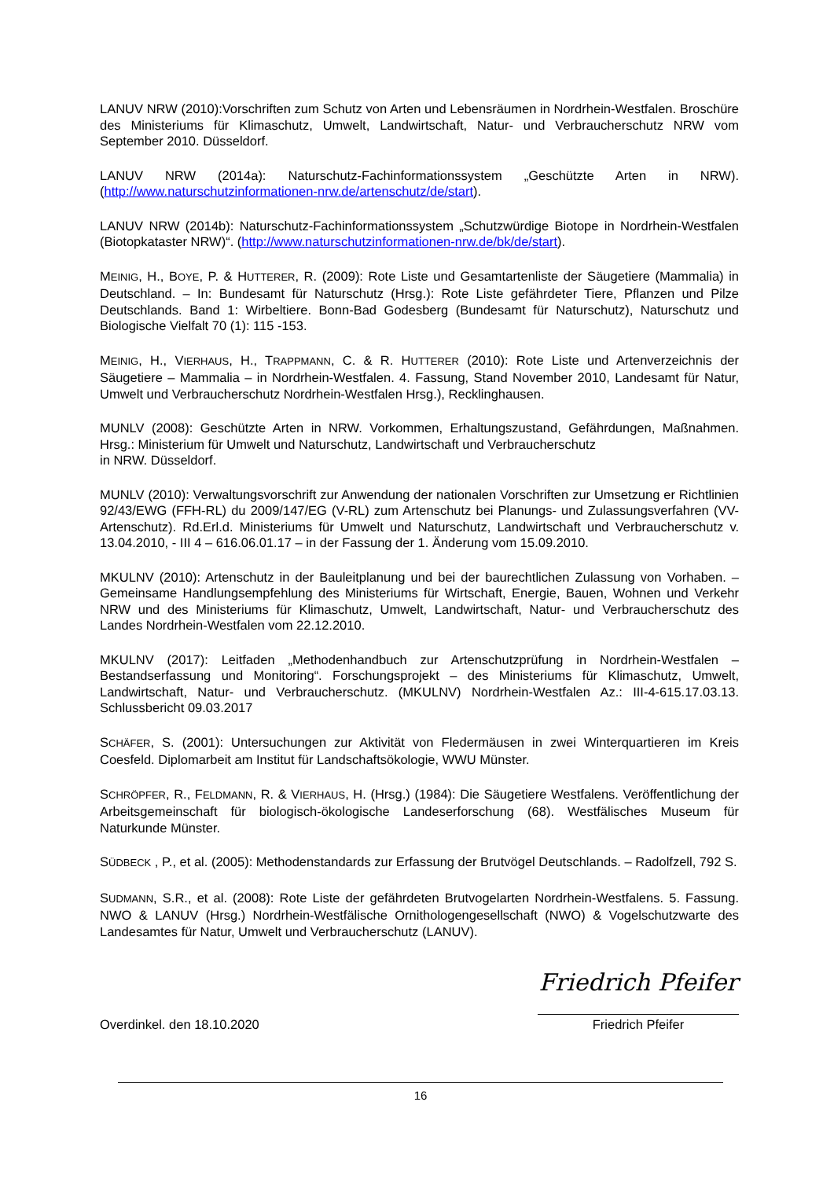LANUV NRW (2010):Vorschriften zum Schutz von Arten und Lebensräumen in Nordrhein-Westfalen. Broschüre des Ministeriums für Klimaschutz, Umwelt, Landwirtschaft, Natur- und Verbraucherschutz NRW vom September 2010. Düsseldorf.
LANUV NRW (2014a): Naturschutz-Fachinformationssystem „Geschützte Arten in NRW). (http://www.naturschutzinformationen-nrw.de/artenschutz/de/start).
LANUV NRW (2014b): Naturschutz-Fachinformationssystem „Schutzwürdige Biotope in Nordrhein-Westfalen (Biotopkataster NRW)“. (http://www.naturschutzinformationen-nrw.de/bk/de/start).
MEINIG, H., BOYE, P. & HUTTERER, R. (2009): Rote Liste und Gesamtartenliste der Säugetiere (Mammalia) in Deutschland. – In: Bundesamt für Naturschutz (Hrsg.): Rote Liste gefährdeter Tiere, Pflanzen und Pilze Deutschlands. Band 1: Wirbeltiere. Bonn-Bad Godesberg (Bundesamt für Naturschutz), Naturschutz und Biologische Vielfalt 70 (1): 115 -153.
MEINIG, H., VIERHAUS, H., TRAPPMANN, C. & R. HUTTERER (2010): Rote Liste und Artenverzeichnis der Säugetiere – Mammalia – in Nordrhein-Westfalen. 4. Fassung, Stand November 2010, Landesamt für Natur, Umwelt und Verbraucherschutz Nordrhein-Westfalen Hrsg.), Recklinghausen.
MUNLV (2008): Geschützte Arten in NRW. Vorkommen, Erhaltungszustand, Gefährdungen, Maßnahmen. Hrsg.: Ministerium für Umwelt und Naturschutz, Landwirtschaft und Verbraucherschutz
in NRW. Düsseldorf.
MUNLV (2010): Verwaltungsvorschrift zur Anwendung der nationalen Vorschriften zur Umsetzung er Richtlinien 92/43/EWG (FFH-RL) du 2009/147/EG (V-RL) zum Artenschutz bei Planungs- und Zulassungsverfahren (VV-Artenschutz). Rd.Erl.d. Ministeriums für Umwelt und Naturschutz, Landwirtschaft und Verbraucherschutz v. 13.04.2010, - III 4 – 616.06.01.17 – in der Fassung der 1. Änderung vom 15.09.2010.
MKULNV (2010): Artenschutz in der Bauleitplanung und bei der baurechtlichen Zulassung von Vorhaben. – Gemeinsame Handlungsempfehlung des Ministeriums für Wirtschaft, Energie, Bauen, Wohnen und Verkehr NRW und des Ministeriums für Klimaschutz, Umwelt, Landwirtschaft, Natur- und Verbraucherschutz des Landes Nordrhein-Westfalen vom 22.12.2010.
MKULNV (2017): Leitfaden „Methodenhandbuch zur Artenschutzprüfung in Nordrhein-Westfalen – Bestandserfassung und Monitoring“. Forschungsprojekt – des Ministeriums für Klimaschutz, Umwelt, Landwirtschaft, Natur- und Verbraucherschutz. (MKULNV) Nordrhein-Westfalen Az.: III-4-615.17.03.13. Schlussbericht 09.03.2017
SCHÄFER, S. (2001): Untersuchungen zur Aktivität von Fledermäusen in zwei Winterquartieren im Kreis Coesfeld. Diplomarbeit am Institut für Landschaftsökologie, WWU Münster.
SCHRÖPFER, R., FELDMANN, R. & VIERHAUS, H. (Hrsg.) (1984): Die Säugetiere Westfalens. Veröffentlichung der Arbeitsgemeinschaft für biologisch-ökologische Landeserforschung (68). Westfälisches Museum für Naturkunde Münster.
SÜDBECK , P., et al. (2005): Methodenstandards zur Erfassung der Brutvögel Deutschlands. – Radolfzell, 792 S.
SUDMANN, S.R., et al. (2008): Rote Liste der gefährdeten Brutvogelarten Nordrhein-Westfalens. 5. Fassung. NWO & LANUV (Hrsg.) Nordrhein-Westfälische Ornithologengesellschaft (NWO) & Vogelschutzwarte des Landesamtes für Natur, Umwelt und Verbraucherschutz (LANUV).
Overdinkel. den 18.10.2020
Friedrich Pfeifer
Friedrich Pfeifer
16